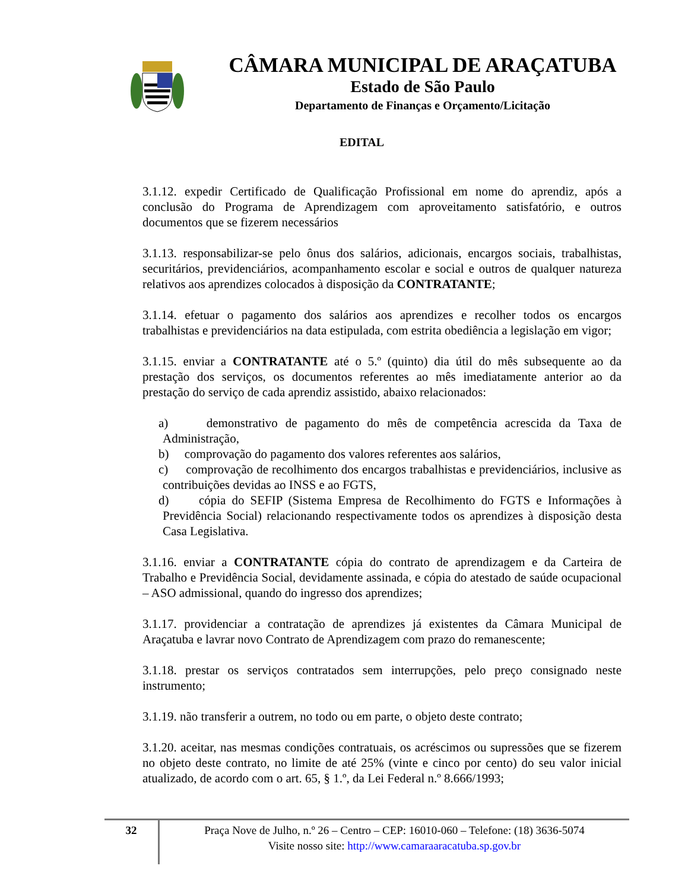CÂMARA MUNICIPAL DE ARAÇATUBA
Estado de São Paulo
Departamento de Finanças e Orçamento/Licitação
EDITAL
3.1.12. expedir Certificado de Qualificação Profissional em nome do aprendiz, após a conclusão do Programa de Aprendizagem com aproveitamento satisfatório, e outros documentos que se fizerem necessários
3.1.13. responsabilizar-se pelo ônus dos salários, adicionais, encargos sociais, trabalhistas, securitários, previdenciários, acompanhamento escolar e social e outros de qualquer natureza relativos aos aprendizes colocados à disposição da CONTRATANTE;
3.1.14. efetuar o pagamento dos salários aos aprendizes e recolher todos os encargos trabalhistas e previdenciários na data estipulada, com estrita obediência a legislação em vigor;
3.1.15. enviar a CONTRATANTE até o 5.º (quinto) dia útil do mês subsequente ao da prestação dos serviços, os documentos referentes ao mês imediatamente anterior ao da prestação do serviço de cada aprendiz assistido, abaixo relacionados:
a) demonstrativo de pagamento do mês de competência acrescida da Taxa de Administração,
b) comprovação do pagamento dos valores referentes aos salários,
c) comprovação de recolhimento dos encargos trabalhistas e previdenciários, inclusive as contribuições devidas ao INSS e ao FGTS,
d) cópia do SEFIP (Sistema Empresa de Recolhimento do FGTS e Informações à Previdência Social) relacionando respectivamente todos os aprendizes à disposição desta Casa Legislativa.
3.1.16. enviar a CONTRATANTE cópia do contrato de aprendizagem e da Carteira de Trabalho e Previdência Social, devidamente assinada, e cópia do atestado de saúde ocupacional – ASO admissional, quando do ingresso dos aprendizes;
3.1.17. providenciar a contratação de aprendizes já existentes da Câmara Municipal de Araçatuba e lavrar novo Contrato de Aprendizagem com prazo do remanescente;
3.1.18. prestar os serviços contratados sem interrupções, pelo preço consignado neste instrumento;
3.1.19. não transferir a outrem, no todo ou em parte, o objeto deste contrato;
3.1.20. aceitar, nas mesmas condições contratuais, os acréscimos ou supressões que se fizerem no objeto deste contrato, no limite de até 25% (vinte e cinco por cento) do seu valor inicial atualizado, de acordo com o art. 65, § 1.º, da Lei Federal n.º 8.666/1993;
32
Praça Nove de Julho, n.º 26 – Centro – CEP: 16010-060 – Telefone: (18) 3636-5074
Visite nosso site: http://www.camaraaracatuba.sp.gov.br